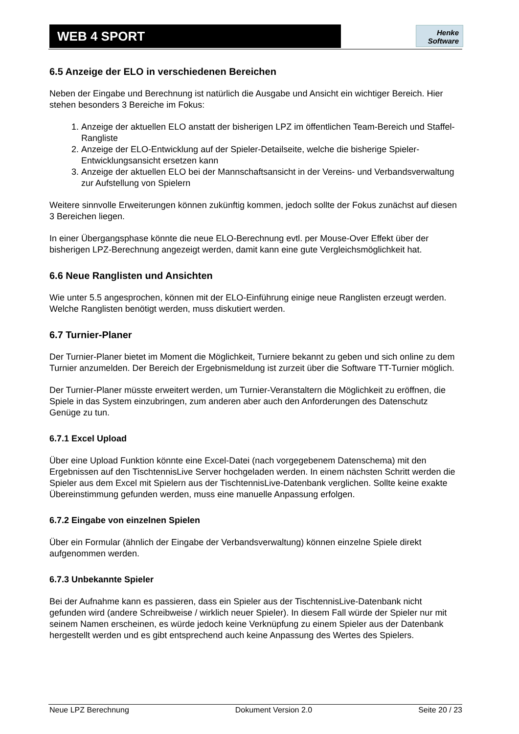WEB 4 SPORT
Henke
Software
6.5 Anzeige der ELO in verschiedenen Bereichen
Neben der Eingabe und Berechnung ist natürlich die Ausgabe und Ansicht ein wichtiger Bereich. Hier stehen besonders 3 Bereiche im Fokus:
1. Anzeige der aktuellen ELO anstatt der bisherigen LPZ im öffentlichen Team-Bereich und Staffel-Rangliste
2. Anzeige der ELO-Entwicklung auf der Spieler-Detailseite, welche die bisherige Spieler-Entwicklungsansicht ersetzen kann
3. Anzeige der aktuellen ELO bei der Mannschaftsansicht in der Vereins- und Verbandsverwaltung zur Aufstellung von Spielern
Weitere sinnvolle Erweiterungen können zukünftig kommen, jedoch sollte der Fokus zunächst auf diesen 3 Bereichen liegen.
In einer Übergangsphase könnte die neue ELO-Berechnung evtl. per Mouse-Over Effekt über der bisherigen LPZ-Berechnung angezeigt werden, damit kann eine gute Vergleichsmöglichkeit hat.
6.6 Neue Ranglisten und Ansichten
Wie unter 5.5 angesprochen, können mit der ELO-Einführung einige neue Ranglisten erzeugt werden. Welche Ranglisten benötigt werden, muss diskutiert werden.
6.7 Turnier-Planer
Der Turnier-Planer bietet im Moment die Möglichkeit, Turniere bekannt zu geben und sich online zu dem Turnier anzumelden. Der Bereich der Ergebnismeldung ist zurzeit über die Software TT-Turnier möglich.
Der Turnier-Planer müsste erweitert werden, um Turnier-Veranstaltern die Möglichkeit zu eröffnen, die Spiele in das System einzubringen, zum anderen aber auch den Anforderungen des Datenschutz Genüge zu tun.
6.7.1 Excel Upload
Über eine Upload Funktion könnte eine Excel-Datei (nach vorgegebenem Datenschema) mit den Ergebnissen auf den TischtennisLive Server hochgeladen werden. In einem nächsten Schritt werden die Spieler aus dem Excel mit Spielern aus der TischtennisLive-Datenbank verglichen. Sollte keine exakte Übereinstimmung gefunden werden, muss eine manuelle Anpassung erfolgen.
6.7.2 Eingabe von einzelnen Spielen
Über ein Formular (ähnlich der Eingabe der Verbandsverwaltung) können einzelne Spiele direkt aufgenommen werden.
6.7.3 Unbekannte Spieler
Bei der Aufnahme kann es passieren, dass ein Spieler aus der TischtennisLive-Datenbank nicht gefunden wird (andere Schreibweise / wirklich neuer Spieler). In diesem Fall würde der Spieler nur mit seinem Namen erscheinen, es würde jedoch keine Verknüpfung zu einem Spieler aus der Datenbank hergestellt werden und es gibt entsprechend auch keine Anpassung des Wertes des Spielers.
Neue LPZ Berechnung Dokument Version 2.0 Seite 20 / 23